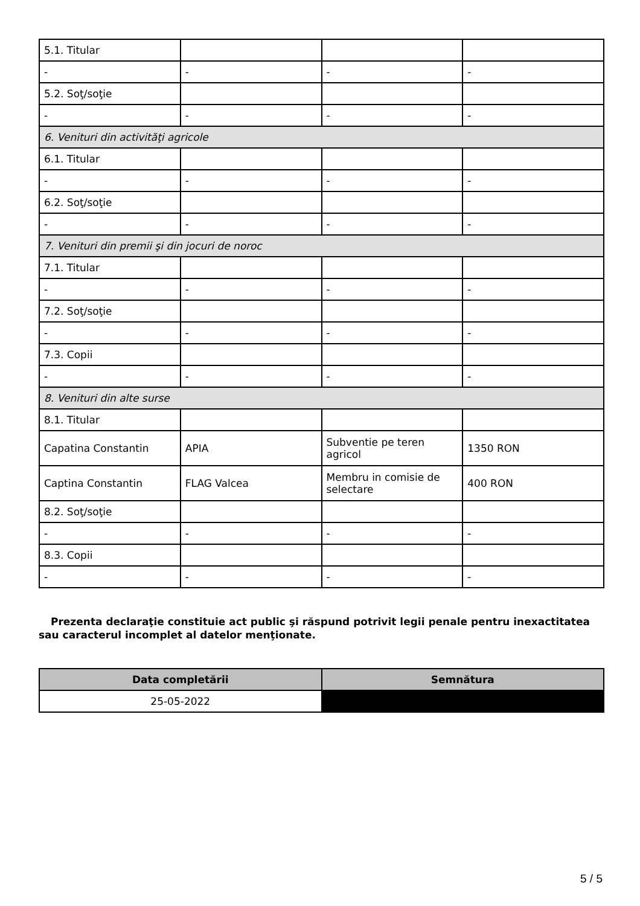| 5.1. Titular | | | |
| - | - | - | - |
| 5.2. Soţ/soţie | | | |
| - | - | - | - |
| 6. Venituri din activităţi agricole | | | |
| 6.1. Titular | | | |
| - | - | - | - |
| 6.2. Soţ/soţie | | | |
| - | - | - | - |
| 7. Venituri din premii şi din jocuri de noroc | | | |
| 7.1. Titular | | | |
| - | - | - | - |
| 7.2. Soţ/soţie | | | |
| - | - | - | - |
| 7.3. Copii | | | |
| - | - | - | - |
| 8. Venituri din alte surse | | | |
| 8.1. Titular | | | |
| Capatina Constantin | APIA | Subventie pe teren agricol | 1350 RON |
| Captina Constantin | FLAG Valcea | Membru in comisie de selectare | 400 RON |
| 8.2. Soţ/soţie | | | |
| - | - | - | - |
| 8.3. Copii | | | |
| - | - | - | - |
Prezenta declaraţie constituie act public şi răspund potrivit legii penale pentru inexactitatea sau caracterul incomplet al datelor menţionate.
| Data completării | Semnătura |
| --- | --- |
| 25-05-2022 | |
5 / 5